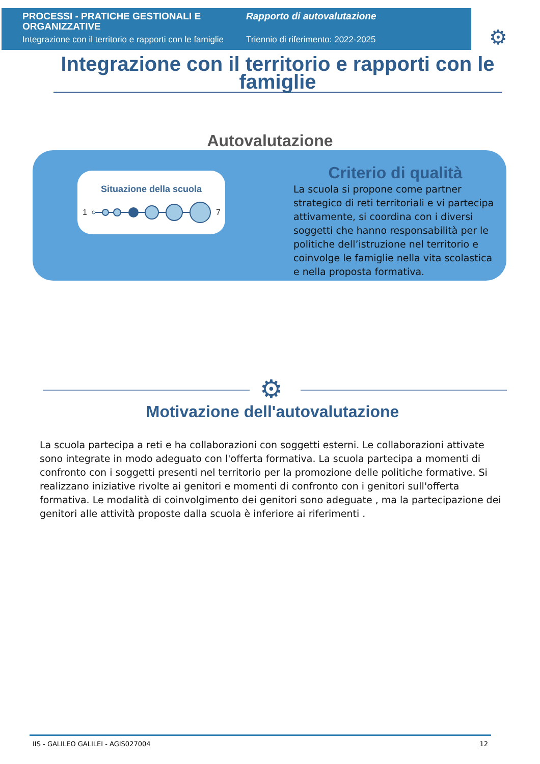PROCESSI - PRATICHE GESTIONALI E ORGANIZZATIVE
Integrazione con il territorio e rapporti con le famiglie
Rapporto di autovalutazione
Triennio di riferimento: 2022-2025
⚙
Integrazione con il territorio e rapporti con le famiglie
Autovalutazione
Situazione della scuola
1
7
Criterio di qualità
La scuola si propone come partner strategico di reti territoriali e vi partecipa attivamente, si coordina con i diversi soggetti che hanno responsabilità per le politiche dell’istruzione nel territorio e coinvolge le famiglie nella vita scolastica e nella proposta formativa.
⚙
Motivazione dell'autovalutazione
La scuola partecipa a reti e ha collaborazioni con soggetti esterni. Le collaborazioni attivate sono integrate in modo adeguato con l'offerta formativa. La scuola partecipa a momenti di confronto con i soggetti presenti nel territorio per la promozione delle politiche formative. Si realizzano iniziative rivolte ai genitori e momenti di confronto con i genitori sull'offerta formativa. Le modalità di coinvolgimento dei genitori sono adeguate , ma la partecipazione dei genitori alle attività proposte dalla scuola è inferiore ai riferimenti .
IIS - GALILEO GALILEI - AGIS027004 12